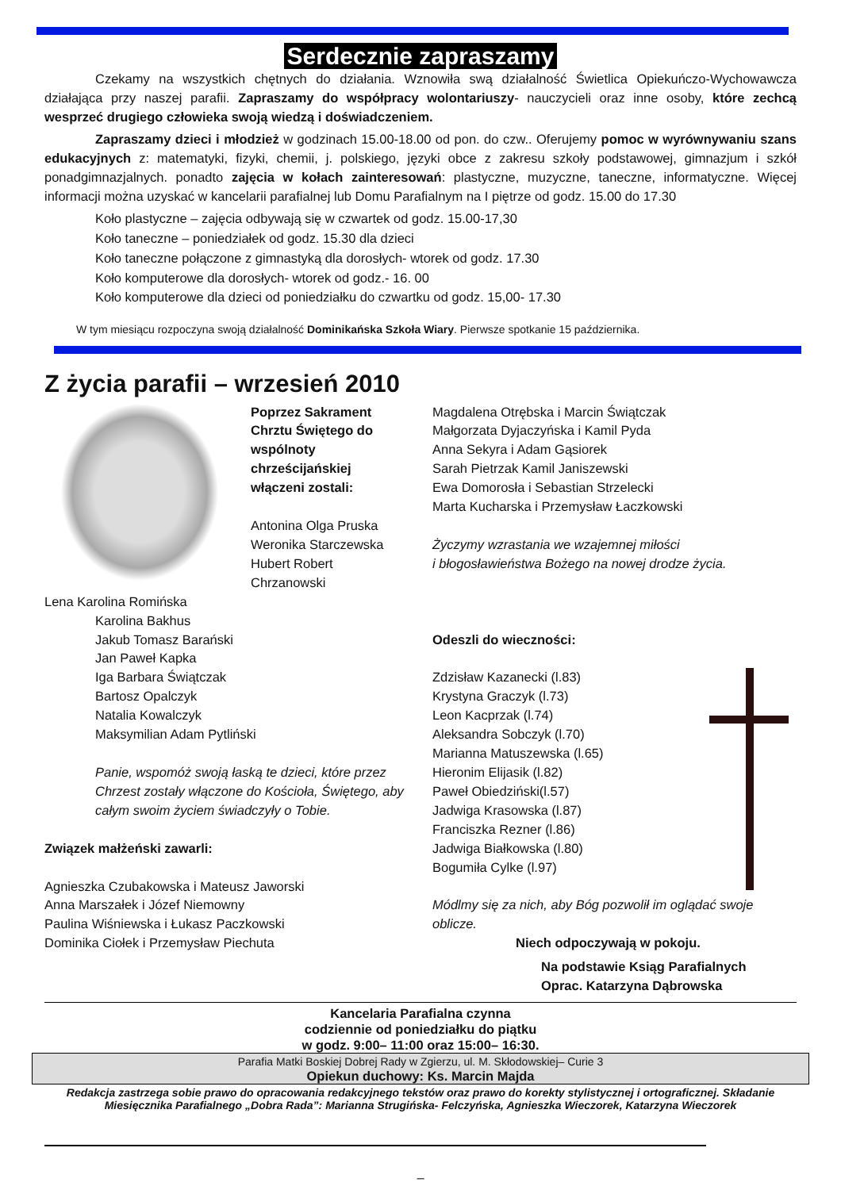Serdecznie zapraszamy
Czekamy na wszystkich chętnych do działania. Wznowiła swą działalność Świetlica Opiekuńczo-Wychowawcza działająca przy naszej parafii. Zapraszamy do współpracy wolontariuszy- nauczycieli oraz inne osoby, które zechcą wesprzeć drugiego człowieka swoją wiedzą i doświadczeniem.
Zapraszamy dzieci i młodzież w godzinach 15.00-18.00 od pon. do czw.. Oferujemy pomoc w wyrównywaniu szans edukacyjnych z: matematyki, fizyki, chemii, j. polskiego, języki obce z zakresu szkoły podstawowej, gimnazjum i szkół ponadgimnazjalnych. ponadto zajęcia w kołach zainteresowań: plastyczne, muzyczne, taneczne, informatyczne. Więcej informacji można uzyskać w kancelarii parafialnej lub Domu Parafialnym na I piętrze od godz. 15.00 do 17.30
Koło plastyczne – zajęcia odbywają się w czwartek od godz. 15.00-17,30
Koło taneczne – poniedziałek od godz. 15.30 dla dzieci
Koło taneczne połączone z gimnastyką dla dorosłych- wtorek od godz. 17.30
Koło komputerowe dla dorosłych- wtorek od godz.- 16. 00
Koło komputerowe dla dzieci od poniedziałku do czwartku od godz. 15,00- 17.30
W tym miesiącu rozpoczyna swoją działalność Dominikańska Szkoła Wiary. Pierwsze spotkanie 15 października.
Z życia parafii – wrzesień 2010
Poprzez Sakrament Chrztu Świętego do wspólnoty chrześcijańskiej włączeni zostali:
Antonina Olga Pruska
Weronika Starczewska
Hubert Robert Chrzanowski
Lena Karolina Romińska
Karolina Bakhus
Jakub Tomasz Barański
Jan Paweł Kapka
Iga Barbara Świątczak
Bartosz Opalczyk
Natalia Kowalczyk
Maksymilian Adam Pytliński
Panie, wspomóż swoją łaską te dzieci, które przez Chrzest zostały włączone do Kościoła, Świętego, aby całym swoim życiem świadczyły o Tobie.
Związek małżeński zawarli:
Agnieszka Czubakowska i Mateusz Jaworski
Anna Marszałek i Józef Niemowny
Paulina Wiśniewska i Łukasz Paczkowski
Dominika Ciołek i Przemysław Piechuta
Magdalena Otrębska i Marcin Świątczak
Małgorzata Dyjaczyńska i Kamil Pyda
Anna Sekyra i Adam Gąsiorek
Sarah Pietrzak Kamil Janiszewski
Ewa Domorosła i Sebastian Strzelecki
Marta Kucharska i Przemysław Łaczkowski
Życzymy wzrastania we wzajemnej miłości
i błogosławieństwa Bożego na nowej drodze życia.
Odeszli do wieczności:
Zdzisław Kazanecki (l.83)
Krystyna Graczyk (l.73)
Leon Kacprzak (l.74)
Aleksandra Sobczyk (l.70)
Marianna Matuszewska (l.65)
Hieronim Elijasik (l.82)
Paweł Obiedziński(l.57)
Jadwiga Krasowska (l.87)
Franciszka Rezner (l.86)
Jadwiga Białkowska (l.80)
Bogumiła Cylke (l.97)
Módlmy się za nich, aby Bóg pozwolił im oglądać swoje oblicze.
Niech odpoczywają w pokoju.
Na podstawie Ksiąg Parafialnych
Oprac. Katarzyna Dąbrowska
Kancelaria Parafialna czynna
codziennie od poniedziałku do piątku
w godz. 9:00– 11:00 oraz 15:00– 16:30.
Parafia Matki Boskiej Dobrej Rady w Zgierzu, ul. M. Skłodowskiej– Curie 3
Opiekun duchowy: Ks. Marcin Majda
Redakcja zastrzega sobie prawo do opracowania redakcyjnego tekstów oraz prawo do korekty stylistycznej i ortograficznej. Składanie Miesięcznika Parafialnego „Dobra Rada”: Marianna Strugińska- Felczyńska, Agnieszka Wieczorek, Katarzyna Wieczorek
–